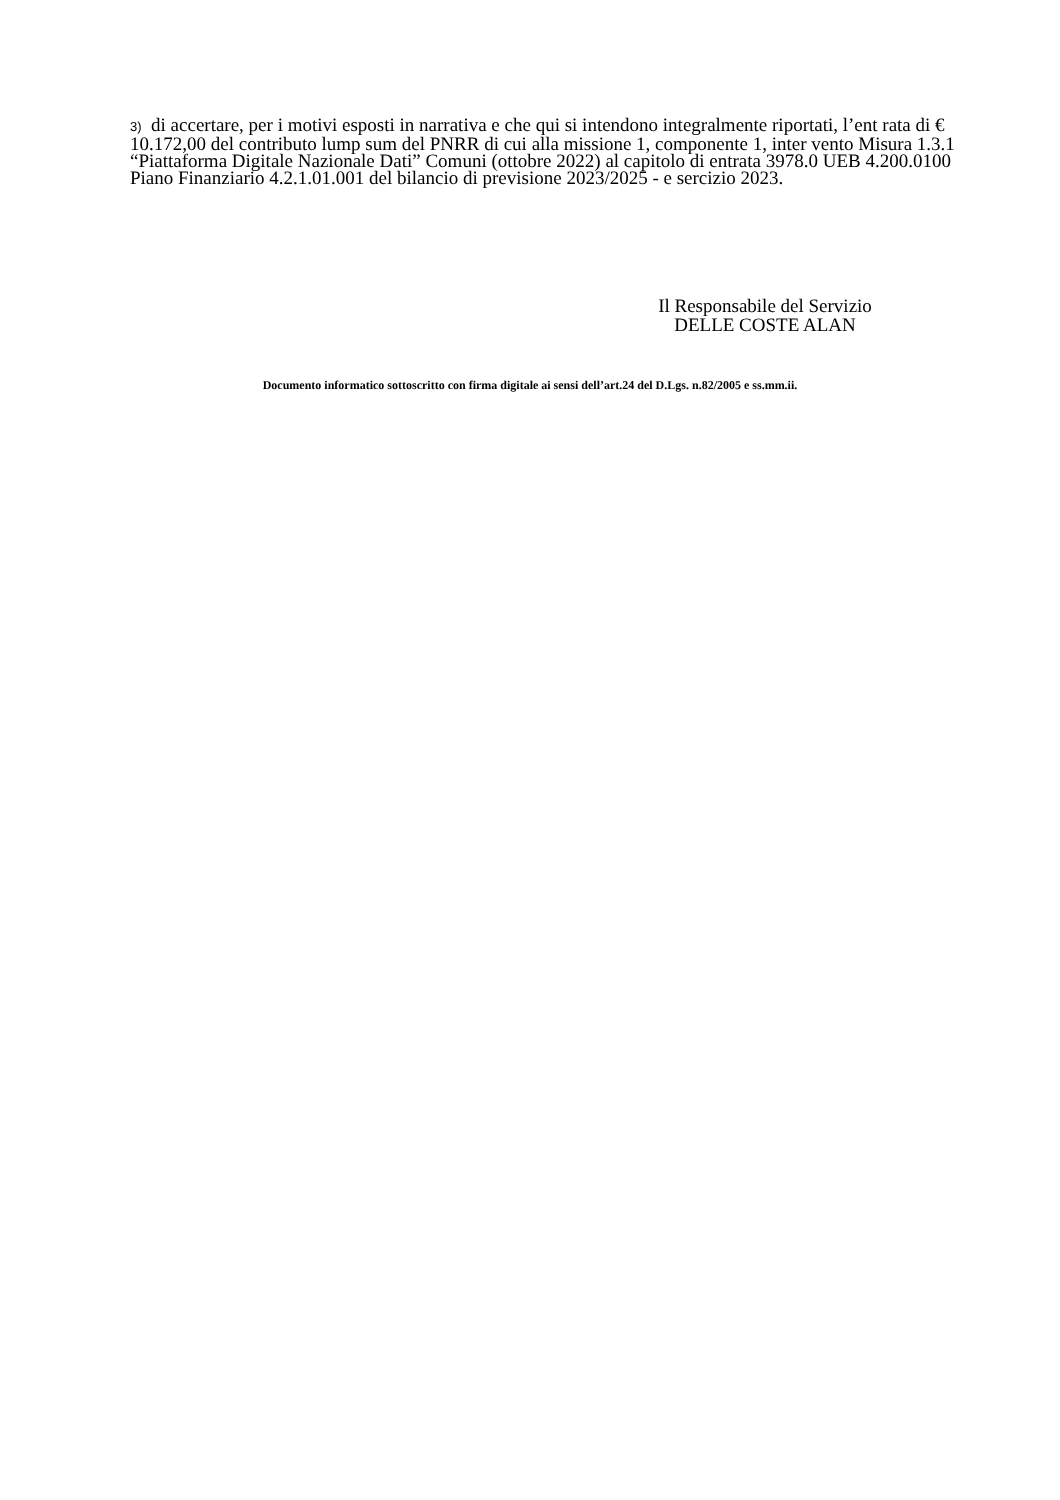3) di accertare, per i motivi esposti in narrativa e che qui si intendono integralmente riportati, l’ent rata di € 10.172,00 del contributo lump sum del PNRR di cui alla missione 1, componente 1, inter vento Misura 1.3.1 “Piattaforma Digitale Nazionale Dati” Comuni (ottobre 2022) al capitolo di entrata 3978.0 UEB 4.200.0100 Piano Finanziario 4.2.1.01.001 del bilancio di previsione 2023/2025 - e sercizio 2023.
Il Responsabile del Servizio
DELLE COSTE ALAN
Documento informatico sottoscritto con firma digitale ai sensi dell’art.24 del D.Lgs. n.82/2005 e ss.mm.ii.